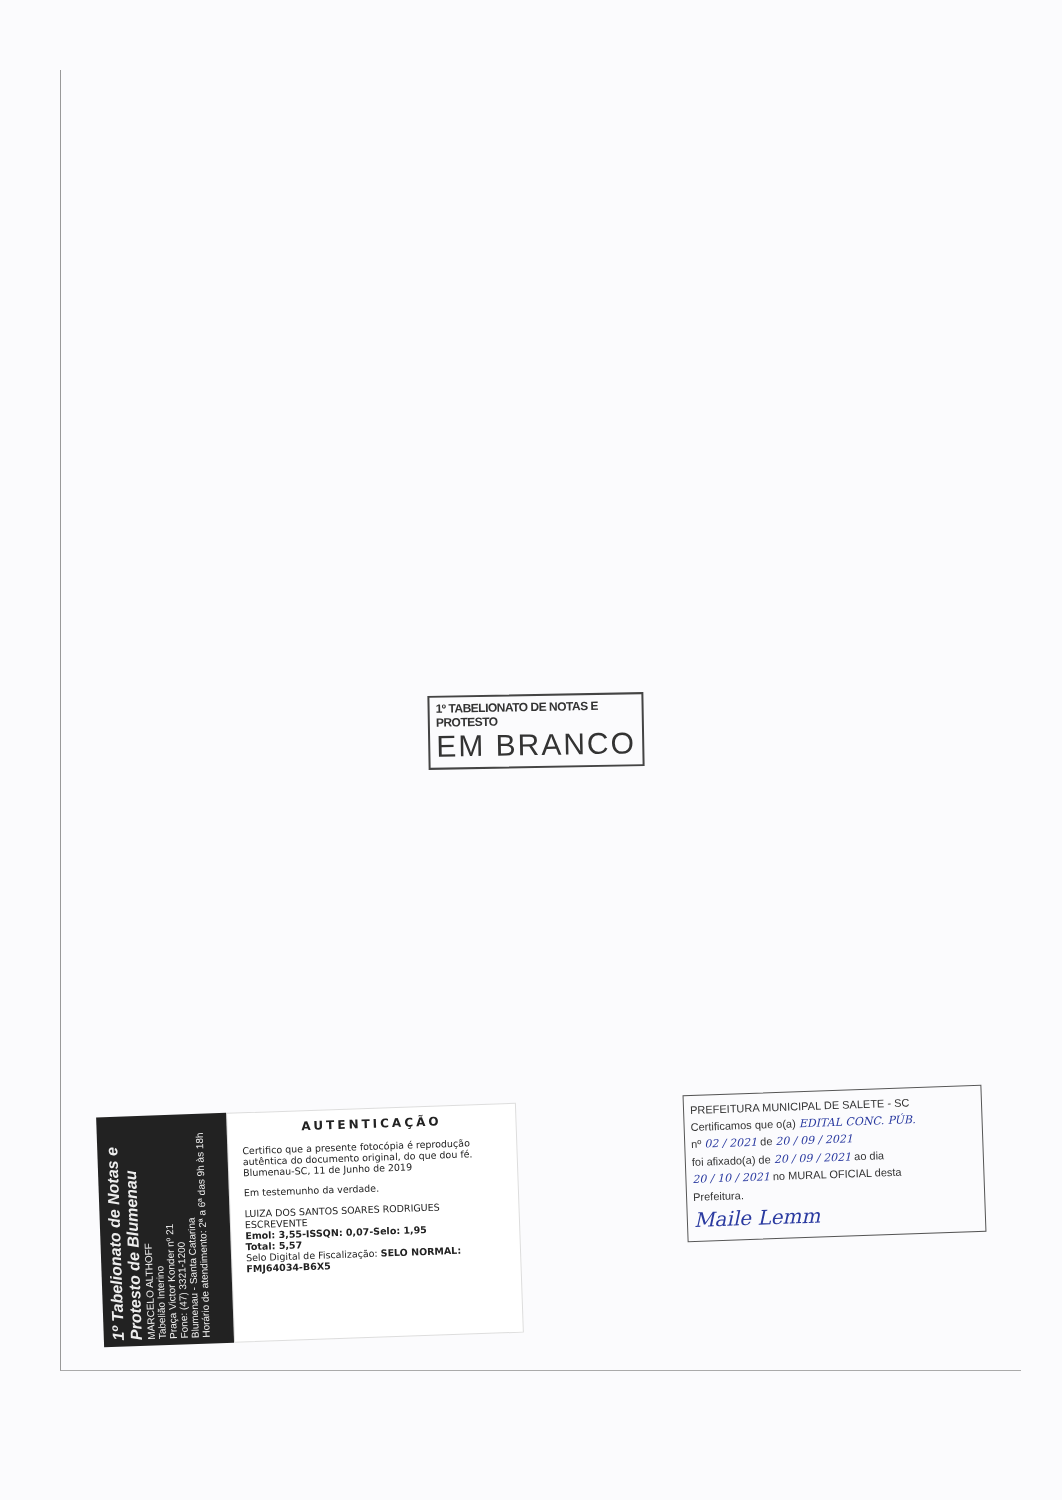1º TABELIONATO DE NOTAS E PROTESTO
EM BRANCO
1º Tabelionato de Notas e Protesto de Blumenau
MARCELO ALTHOFF
Tabelião Interino
Praça Victor Konder nº 21
Fone: (47) 3321-1200
Blumenau - Santa Catarina
Horário de atendimento: 2ª a 6ª das 9h às 18h
AUTENTICAÇÃO
Certifico que a presente fotocópia é reprodução autêntica do documento original, do que dou fé.
Blumenau-SC, 11 de Junho de 2019
Em testemunho da verdade.
LUIZA DOS SANTOS SOARES RODRIGUES
ESCREVENTE
Emol: 3,55-ISSQN: 0,07-Selo: 1,95
Total: 5,57
Selo Digital de Fiscalização: SELO NORMAL: FMJ64034-B6X5
PREFEITURA MUNICIPAL DE SALETE - SC
Certificamos que o(a) EDITAL CONC. PÚB.
nº 02 / 2021 de 20 / 09 / 2021
foi afixado(a) de 20 / 09 / 2021 ao dia
20 / 10 / 2021 no MURAL OFICIAL desta
Prefeitura.
Maile Lemm